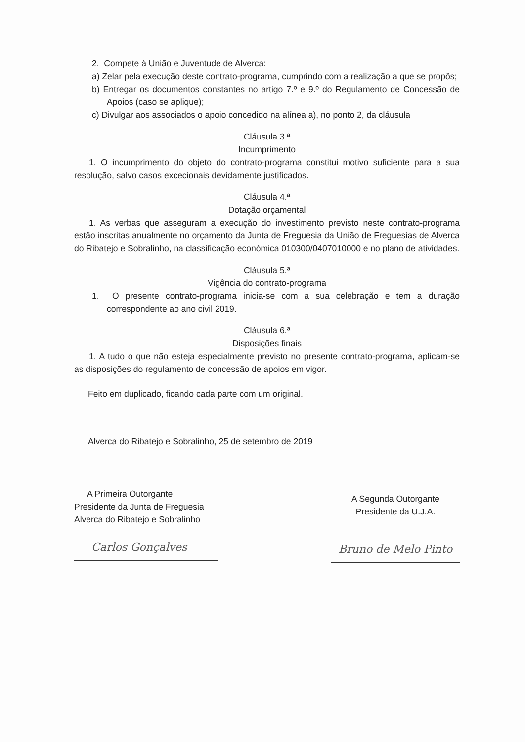2. Compete à União e Juventude de Alverca:
a) Zelar pela execução deste contrato-programa, cumprindo com a realização a que se propôs;
b) Entregar os documentos constantes no artigo 7.º e 9.º do Regulamento de Concessão de Apoios (caso se aplique);
c) Divulgar aos associados o apoio concedido na alínea a), no ponto 2, da cláusula
Cláusula 3.ª
Incumprimento
1. O incumprimento do objeto do contrato-programa constitui motivo suficiente para a sua resolução, salvo casos excecionais devidamente justificados.
Cláusula 4.ª
Dotação orçamental
1. As verbas que asseguram a execução do investimento previsto neste contrato-programa estão inscritas anualmente no orçamento da Junta de Freguesia da União de Freguesias de Alverca do Ribatejo e Sobralinho, na classificação económica 010300/0407010000 e no plano de atividades.
Cláusula 5.ª
Vigência do contrato-programa
1. O presente contrato-programa inicia-se com a sua celebração e tem a duração correspondente ao ano civil 2019.
Cláusula 6.ª
Disposições finais
1. A tudo o que não esteja especialmente previsto no presente contrato-programa, aplicam-se as disposições do regulamento de concessão de apoios em vigor.
Feito em duplicado, ficando cada parte com um original.
Alverca do Ribatejo e Sobralinho, 25 de setembro de 2019
A Primeira Outorgante
Presidente da Junta de Freguesia
Alverca do Ribatejo e Sobralinho
Carlos Gonçalves
A Segunda Outorgante
Presidente da U.J.A.
Bruno de Melo Pinto